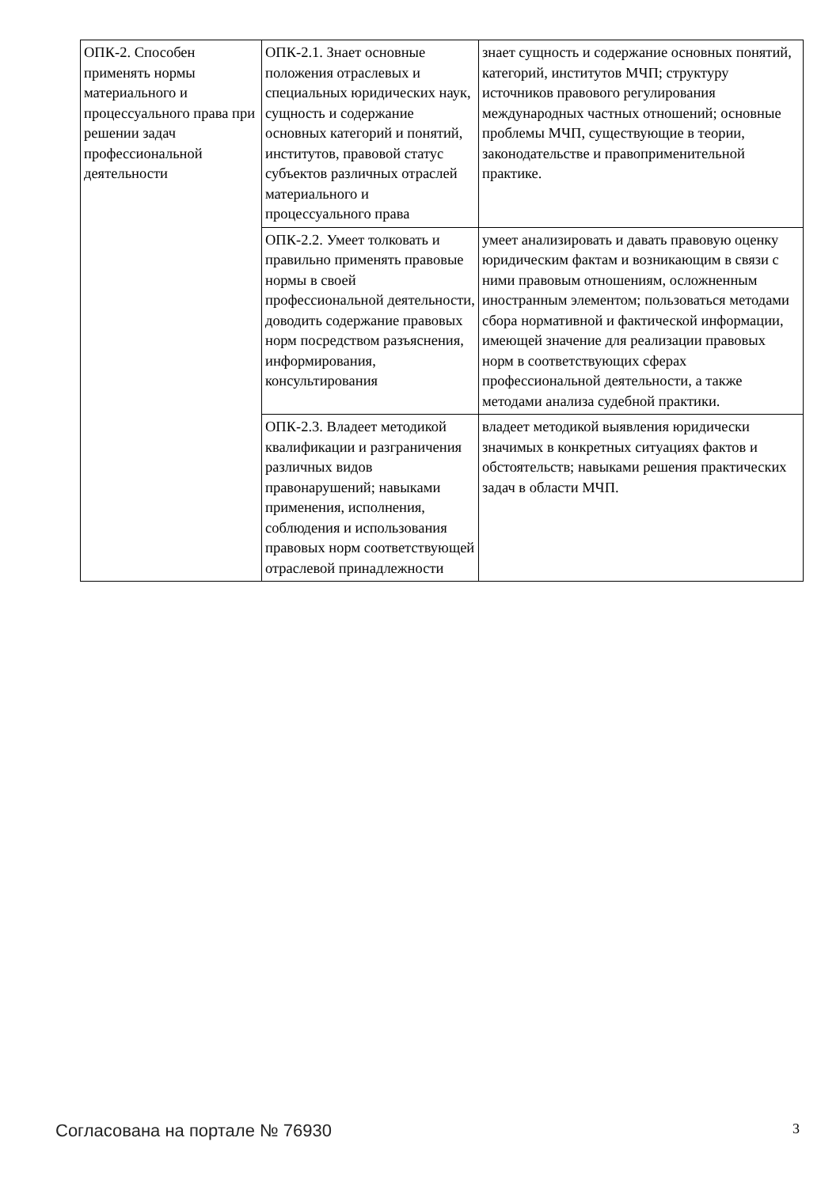| ОПК-2. Способен применять нормы материального и процессуального права при решении задач профессиональной деятельности | ОПК-2.1. Знает основные положения отраслевых и специальных юридических наук, сущность и содержание основных категорий и понятий, институтов, правовой статус субъектов различных отраслей материального и процессуального права | знает сущность и содержание основных понятий, категорий, институтов МЧП; структуру источников правового регулирования международных частных отношений; основные проблемы МЧП, существующие в теории, законодательстве и правоприменительной практике. |
| | ОПК-2.2. Умеет толковать и правильно применять правовые нормы в своей профессиональной деятельности, доводить содержание правовых норм посредством разъяснения, информирования, консультирования | умеет анализировать и давать правовую оценку юридическим фактам и возникающим в связи с ними правовым отношениям, осложненным иностранным элементом; пользоваться методами сбора нормативной и фактической информации, имеющей значение для реализации правовых норм в соответствующих сферах профессиональной деятельности, а также методами анализа судебной практики. |
| | ОПК-2.3. Владеет методикой квалификации и разграничения различных видов правонарушений; навыками применения, исполнения, соблюдения и использования правовых норм соответствующей отраслевой принадлежности | владеет методикой выявления юридически значимых в конкретных ситуациях фактов и обстоятельств; навыками решения практических задач в области МЧП. |
Согласована на портале № 76930 3